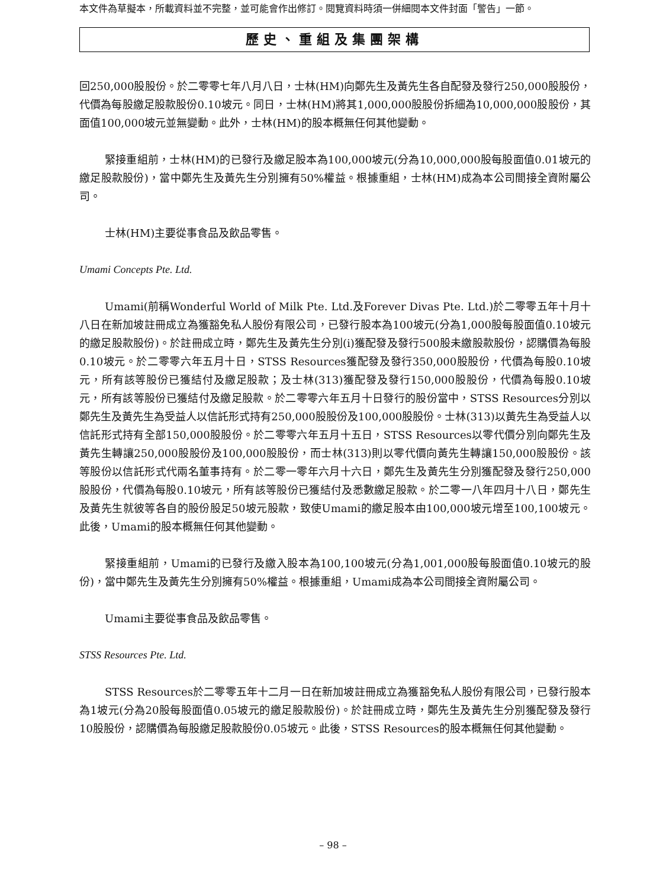本文件為草擬本，所載資料並不完整，並可能會作出修訂。閱覽資料時須一併細閱本文件封面「警告」一節。
歷史、重組及集團架構
回250,000股股份。於二零零七年八月八日，士林(HM)向鄭先生及黃先生各自配發及發行250,000股股份，代價為每股繳足股款股份0.10坡元。同日，士林(HM)將其1,000,000股股份拆細為10,000,000股股份，其面值100,000坡元並無變動。此外，士林(HM)的股本概無任何其他變動。
緊接重組前，士林(HM)的已發行及繳足股本為100,000坡元(分為10,000,000股每股面值0.01坡元的繳足股款股份)，當中鄭先生及黃先生分別擁有50%權益。根據重組，士林(HM)成為本公司間接全資附屬公司。
士林(HM)主要從事食品及飲品零售。
Umami Concepts Pte. Ltd.
Umami(前稱Wonderful World of Milk Pte. Ltd.及Forever Divas Pte. Ltd.)於二零零五年十月十八日在新加坡註冊成立為獲豁免私人股份有限公司，已發行股本為100坡元(分為1,000股每股面值0.10坡元的繳足股款股份)。於註冊成立時，鄭先生及黃先生分別(i)獲配發及發行500股未繳股款股份，認購價為每股0.10坡元。於二零零六年五月十日，STSS Resources獲配發及發行350,000股股份，代價為每股0.10坡元，所有該等股份已獲結付及繳足股款；及士林(313)獲配發及發行150,000股股份，代價為每股0.10坡元，所有該等股份已獲結付及繳足股款。於二零零六年五月十日發行的股份當中，STSS Resources分別以鄭先生及黃先生為受益人以信託形式持有250,000股股份及100,000股股份。士林(313)以黃先生為受益人以信託形式持有全部150,000股股份。於二零零六年五月十五日，STSS Resources以零代價分別向鄭先生及黃先生轉讓250,000股股份及100,000股股份，而士林(313)則以零代價向黃先生轉讓150,000股股份。該等股份以信託形式代兩名董事持有。於二零一零年六月十六日，鄭先生及黃先生分別獲配發及發行250,000股股份，代價為每股0.10坡元，所有該等股份已獲結付及悉數繳足股款。於二零一八年四月十八日，鄭先生及黃先生就彼等各自的股份股足50坡元股款，致使Umami的繳足股本由100,000坡元增至100,100坡元。此後，Umami的股本概無任何其他變動。
緊接重組前，Umami的已發行及繳入股本為100,100坡元(分為1,001,000股每股面值0.10坡元的股份)，當中鄭先生及黃先生分別擁有50%權益。根據重組，Umami成為本公司間接全資附屬公司。
Umami主要從事食品及飲品零售。
STSS Resources Pte. Ltd.
STSS Resources於二零零五年十二月一日在新加坡註冊成立為獲豁免私人股份有限公司，已發行股本為1坡元(分為20股每股面值0.05坡元的繳足股款股份)。於註冊成立時，鄭先生及黃先生分別獲配發及發行10股股份，認購價為每股繳足股款股份0.05坡元。此後，STSS Resources的股本概無任何其他變動。
– 98 –